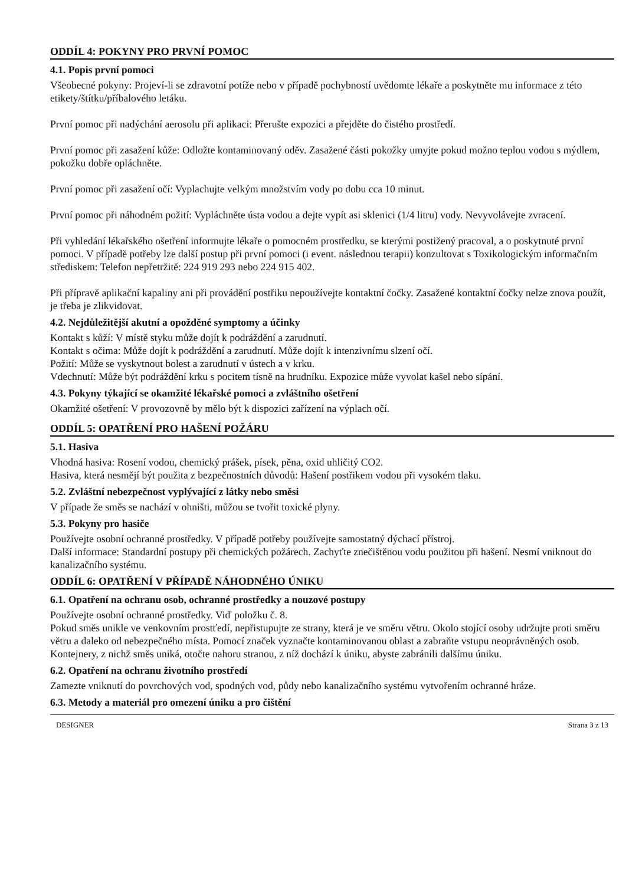ODDÍL 4: POKYNY PRO PRVNÍ POMOC
4.1. Popis první pomoci
Všeobecné pokyny: Projeví-li se zdravotní potíže nebo v případě pochybností uvědomte lékaře a poskytněte mu informace z této etikety/štítku/příbalového letáku.
První pomoc při nadýchání aerosolu při aplikaci: Přerušte expozici a přejděte do čistého prostředí.
První pomoc při zasažení kůže: Odložte kontaminovaný oděv. Zasažené části pokožky umyjte pokud možno teplou vodou s mýdlem, pokožku dobře opláchněte.
První pomoc při zasažení očí: Vyplachujte velkým množstvím vody po dobu cca 10 minut.
První pomoc při náhodném požití: Vypláchněte ústa vodou a dejte vypít asi sklenici (1/4 litru) vody. Nevyvolávejte zvracení.
Při vyhledání lékařského ošetření informujte lékaře o pomocném prostředku, se kterými postižený pracoval, a o poskytnuté první pomoci. V případě potřeby lze další postup při první pomoci (i event. následnou terapii) konzultovat s Toxikologickým informačním střediskem: Telefon nepřetržitě: 224 919 293 nebo 224 915 402.
Při přípravě aplikační kapaliny ani při provádění postřiku nepoužívejte kontaktní čočky. Zasažené kontaktní čočky nelze znova použít, je třeba je zlikvidovat.
4.2. Nejdůležitější akutní a opožděné symptomy a účinky
Kontakt s kůží: V místě styku může dojít k podráždění a zarudnutí.
Kontakt s očima: Může dojít k podráždění a zarudnutí. Může dojít k intenzivnímu slzení očí.
Požití: Může se vyskytnout bolest a zarudnutí v ústech a v krku.
Vdechnutí: Může být podráždění krku s pocitem tísně na hrudníku. Expozice může vyvolat kašel nebo sípání.
4.3. Pokyny týkající se okamžité lékařské pomoci a zvláštního ošetření
Okamžité ošetření: V provozovně by mělo být k dispozici zařízení na výplach očí.
ODDÍL 5: OPATŘENÍ PRO HAŠENÍ POŽÁRU
5.1. Hasiva
Vhodná hasiva: Rosení vodou, chemický prášek, písek, pěna, oxid uhličitý CO2.
Hasiva, která nesmějí být použita z bezpečnostních důvodů: Hašení postřikem vodou při vysokém tlaku.
5.2. Zvláštní nebezpečnost vyplývající z látky nebo směsi
V případe že směs se nachází v ohništi, můžou se tvořit toxické plyny.
5.3. Pokyny pro hasiče
Používejte osobní ochranné prostředky. V případě potřeby používejte samostatný dýchací přístroj.
Další informace: Standardní postupy při chemických požárech. Zachyťte znečištěnou vodu použitou při hašení. Nesmí vniknout do kanalizačního systému.
ODDÍL 6: OPATŘENÍ V PŘÍPADĚ NÁHODNÉHO ÚNIKU
6.1. Opatření na ochranu osob, ochranné prostředky a nouzové postupy
Používejte osobní ochranné prostředky. Viď položku č. 8.
Pokud směs unikle ve venkovním prostťedí, nepřistupujte ze strany, která je ve směru větru. Okolo stojící osoby udržujte proti směru větru a daleko od nebezpečného místa. Pomocí značek vyznačte kontaminovanou oblast a zabraňte vstupu neoprávněných osob. Kontejnery, z nichž směs uniká, otočte nahoru stranou, z níž dochází k úniku, abyste zabránili dalšímu úniku.
6.2. Opatření na ochranu životního prostředí
Zamezte vniknutí do povrchových vod, spodných vod, půdy nebo kanalizačního systému vytvořením ochranné hráze.
6.3. Metody a materiál pro omezení úniku a pro čištění
DESIGNER Strana 3 z 13